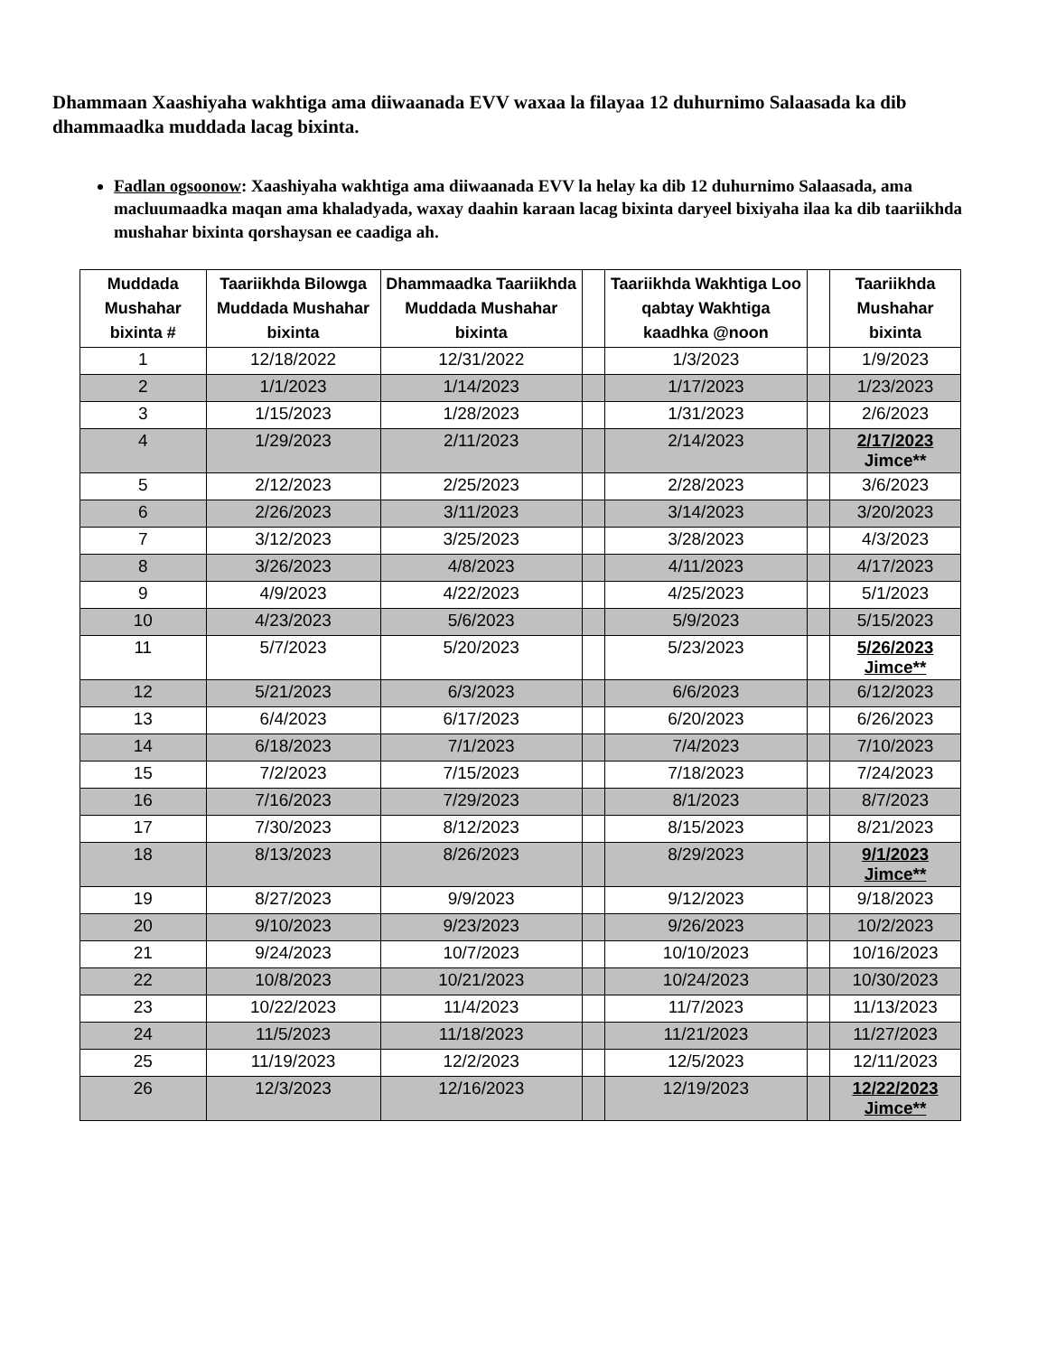Dhammaan Xaashiyaha wakhtiga ama diiwaanada EVV waxaa la filayaa 12 duhurnimo Salaasada ka dib dhammaadka muddada lacag bixinta.
Fadlan ogsoonow: Xaashiyaha wakhtiga ama diiwaanada EVV la helay ka dib 12 duhurnimo Salaasada, ama macluumaadka maqan ama khaladyada, waxay daahin karaan lacag bixinta daryeel bixiyaha ilaa ka dib taariikhda mushahar bixinta qorshaysan ee caadiga ah.
| Muddada Mushahar bixinta # | Taariikhda Bilowga Muddada Mushahar bixinta | Dhammaadka Taariikhda Muddada Mushahar bixinta | | Taariikhda Wakhtiga Loo qabtay Wakhtiga kaadhka @noon | | Taariikhda Mushahar bixinta |
| --- | --- | --- | --- | --- | --- | --- |
| 1 | 12/18/2022 | 12/31/2022 | | 1/3/2023 | | 1/9/2023 |
| 2 | 1/1/2023 | 1/14/2023 | | 1/17/2023 | | 1/23/2023 |
| 3 | 1/15/2023 | 1/28/2023 | | 1/31/2023 | | 2/6/2023 |
| 4 | 1/29/2023 | 2/11/2023 | | 2/14/2023 | | 2/17/2023 Jimce** |
| 5 | 2/12/2023 | 2/25/2023 | | 2/28/2023 | | 3/6/2023 |
| 6 | 2/26/2023 | 3/11/2023 | | 3/14/2023 | | 3/20/2023 |
| 7 | 3/12/2023 | 3/25/2023 | | 3/28/2023 | | 4/3/2023 |
| 8 | 3/26/2023 | 4/8/2023 | | 4/11/2023 | | 4/17/2023 |
| 9 | 4/9/2023 | 4/22/2023 | | 4/25/2023 | | 5/1/2023 |
| 10 | 4/23/2023 | 5/6/2023 | | 5/9/2023 | | 5/15/2023 |
| 11 | 5/7/2023 | 5/20/2023 | | 5/23/2023 | | 5/26/2023 Jimce** |
| 12 | 5/21/2023 | 6/3/2023 | | 6/6/2023 | | 6/12/2023 |
| 13 | 6/4/2023 | 6/17/2023 | | 6/20/2023 | | 6/26/2023 |
| 14 | 6/18/2023 | 7/1/2023 | | 7/4/2023 | | 7/10/2023 |
| 15 | 7/2/2023 | 7/15/2023 | | 7/18/2023 | | 7/24/2023 |
| 16 | 7/16/2023 | 7/29/2023 | | 8/1/2023 | | 8/7/2023 |
| 17 | 7/30/2023 | 8/12/2023 | | 8/15/2023 | | 8/21/2023 |
| 18 | 8/13/2023 | 8/26/2023 | | 8/29/2023 | | 9/1/2023 Jimce** |
| 19 | 8/27/2023 | 9/9/2023 | | 9/12/2023 | | 9/18/2023 |
| 20 | 9/10/2023 | 9/23/2023 | | 9/26/2023 | | 10/2/2023 |
| 21 | 9/24/2023 | 10/7/2023 | | 10/10/2023 | | 10/16/2023 |
| 22 | 10/8/2023 | 10/21/2023 | | 10/24/2023 | | 10/30/2023 |
| 23 | 10/22/2023 | 11/4/2023 | | 11/7/2023 | | 11/13/2023 |
| 24 | 11/5/2023 | 11/18/2023 | | 11/21/2023 | | 11/27/2023 |
| 25 | 11/19/2023 | 12/2/2023 | | 12/5/2023 | | 12/11/2023 |
| 26 | 12/3/2023 | 12/16/2023 | | 12/19/2023 | | 12/22/2023 Jimce** |